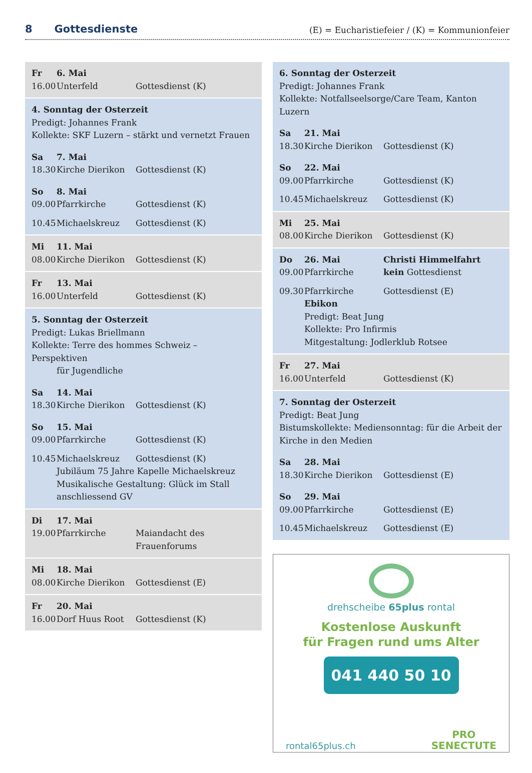8 Gottesdienste
(E) = Eucharistiefeier / (K) = Kommunionfeier
Fr 6. Mai
16.00 Unterfeld Gottesdienst (K)
4. Sonntag der Osterzeit
Predigt: Johannes Frank
Kollekte: SKF Luzern – stärkt und vernetzt Frauen
Sa 7. Mai
18.30 Kirche Dierikon Gottesdienst (K)
So 8. Mai
09.00 Pfarrkirche Gottesdienst (K)
10.45 Michaelskreuz Gottesdienst (K)
Mi 11. Mai
08.00 Kirche Dierikon Gottesdienst (K)
Fr 13. Mai
16.00 Unterfeld Gottesdienst (K)
5. Sonntag der Osterzeit
Predigt: Lukas Briellmann
Kollekte: Terre des hommes Schweiz – Perspektiven
für Jugendliche
Sa 14. Mai
18.30 Kirche Dierikon Gottesdienst (K)
So 15. Mai
09.00 Pfarrkirche Gottesdienst (K)
10.45 Michaelskreuz Gottesdienst (K)
Jubiläum 75 Jahre Kapelle Michaelskreuz
Musikalische Gestaltung: Glück im Stall
anschliessend GV
Di 17. Mai
19.00 Pfarrkirche Maiandacht des
Frauenforums
Mi 18. Mai
08.00 Kirche Dierikon Gottesdienst (E)
Fr 20. Mai
16.00 Dorf Huus Root Gottesdienst (K)
6. Sonntag der Osterzeit
Predigt: Johannes Frank
Kollekte: Notfallseelsorge/Care Team, Kanton Luzern
Sa 21. Mai
18.30 Kirche Dierikon Gottesdienst (K)
So 22. Mai
09.00 Pfarrkirche Gottesdienst (K)
10.45 Michaelskreuz Gottesdienst (K)
Mi 25. Mai
08.00 Kirche Dierikon Gottesdienst (K)
Do 26. Mai Christi Himmelfahrt
09.00 Pfarrkirche kein Gottesdienst
09.30 Pfarrkirche Ebikon Gottesdienst (E)
Predigt: Beat Jung
Kollekte: Pro Infirmis
Mitgestaltung: Jodlerklub Rotsee
Fr 27. Mai
16.00 Unterfeld Gottesdienst (K)
7. Sonntag der Osterzeit
Predigt: Beat Jung
Bistumskollekte: Mediensonntag: für die Arbeit der Kirche in den Medien
Sa 28. Mai
18.30 Kirche Dierikon Gottesdienst (E)
So 29. Mai
09.00 Pfarrkirche Gottesdienst (E)
10.45 Michaelskreuz Gottesdienst (E)
drehscheibe 65plus rontal
Kostenlose Auskunft
für Fragen rund ums Alter
041 440 50 10
rontal65plus.ch PRO
SENECTUTE